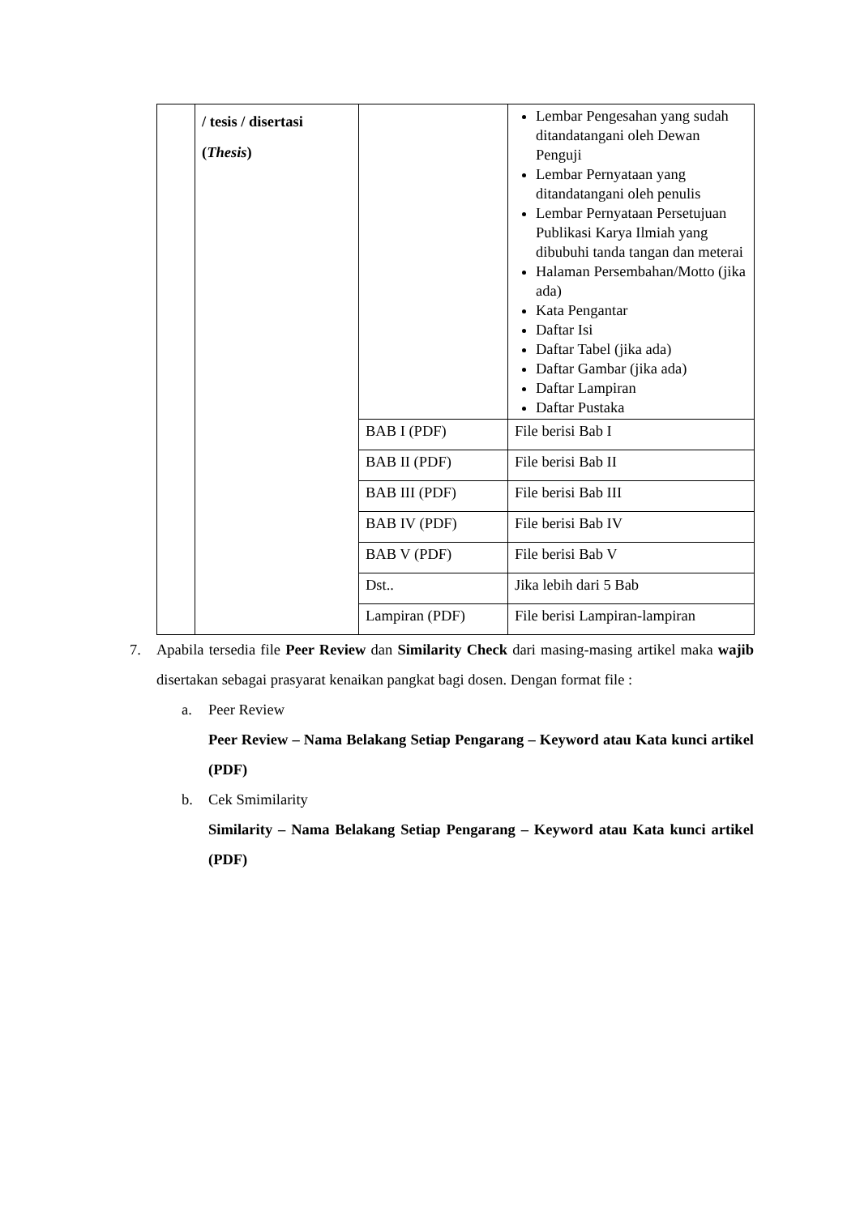| | / tesis / disertasi ( Thesis ) | | Lembar Pengesahan yang sudah ditandatangani oleh Dewan Penguji Lembar Pernyataan yang ditandatangani oleh penulis Lembar Pernyataan Persetujuan Publikasi Karya Ilmiah yang dibubuhi tanda tangan dan meterai Halaman Persembahan/Motto (jika ada) Kata Pengantar Daftar Isi Daftar Tabel (jika ada) Daftar Gambar (jika ada) Daftar Lampiran Daftar Pustaka |
| | | BAB I (PDF) | File berisi Bab I |
| | | BAB II (PDF) | File berisi Bab II |
| | | BAB III (PDF) | File berisi Bab III |
| | | BAB IV (PDF) | File berisi Bab IV |
| | | BAB V (PDF) | File berisi Bab V |
| | | Dst.. | Jika lebih dari 5 Bab |
| | | Lampiran (PDF) | File berisi Lampiran-lampiran |
7. Apabila tersedia file Peer Review dan Similarity Check dari masing-masing artikel maka wajib disertakan sebagai prasyarat kenaikan pangkat bagi dosen. Dengan format file :
a. Peer Review
Peer Review – Nama Belakang Setiap Pengarang – Keyword atau Kata kunci artikel (PDF)
b. Cek Smimilarity
Similarity – Nama Belakang Setiap Pengarang – Keyword atau Kata kunci artikel (PDF)